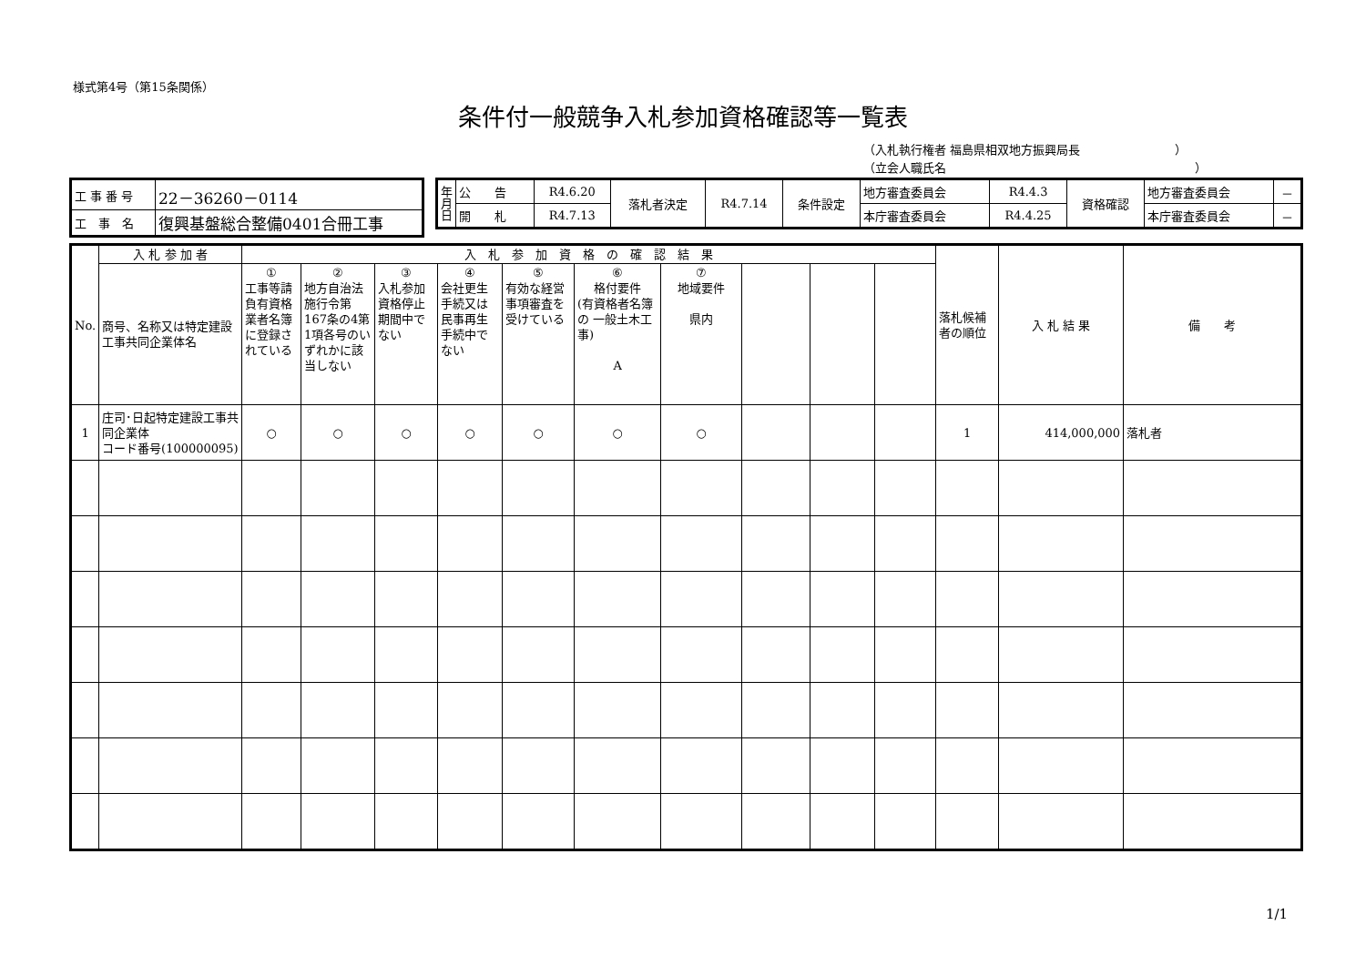様式第4号（第15条関係）
条件付一般競争入札参加資格確認等一覧表
（入札執行権者 福島県相双地方振興局長　　　　　　　　）
（立会人職氏名　　　　　　　　　　　　　　　　　　　　　）
| 工 事 番 号 | 22－36260－0114 |
| 工 事 名 | 復興基盤総合整備0401合冊工事 |
| 年月日 | 公 告 | R4.6.20 | 落札者決定 | R4.7.14 | 条件設定 | 地方審査委員会 | R4.4.3 | 資格確認 | 地方審査委員会 | － |
| | 開 札 | R4.7.13 | | | | 本庁審査委員会 | R4.4.25 | | 本庁審査委員会 | － |
| No. | 入 札 参 加 者 | 入 札 参 加 資 格 の 確 認 結 果 | | | | | | | | | | 落札候補者の順位 | 入 札 結 果 | 備 考 |
| --- | --- | --- | --- | --- | --- | --- | --- | --- | --- | --- | --- | --- | --- | --- |
| | 商号、名称又は特定建設工事共同企業体名 | ① 工事等請負有資格業者名簿に登録されている | ② 地方自治法施行令第167条の4第1項各号のいずれかに該当しない | ③ 入札参加資格停止期間中でない | ④ 会社更生手続又は民事再生手続中でない | ⑤ 有効な経営事項審査を受けている | ⑥ 格付要件 (有資格者名簿の 一般土木工事) A | ⑦ 地域要件 県内 | | | | | | |
| 1 | 庄司･日起特定建設工事共同企業体 コード番号(100000095) | ○ | ○ | ○ | ○ | ○ | ○ | ○ | | | | 1 | 414,000,000 | 落札者 |
1/1